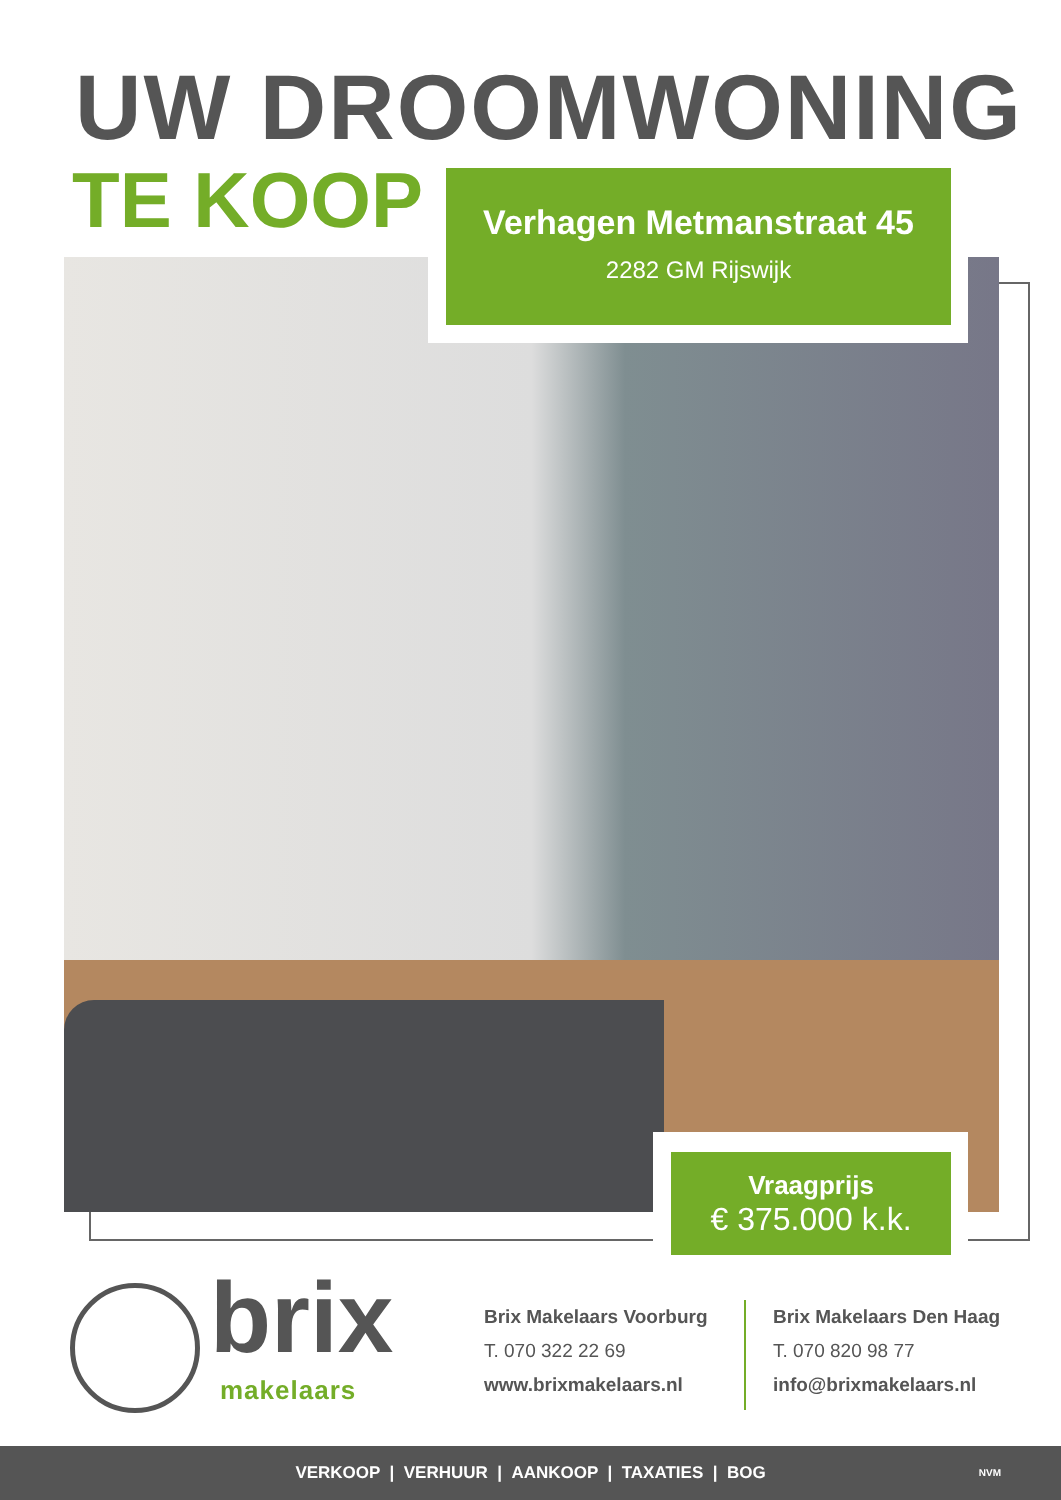UW DROOMWONING
TE KOOP
Verhagen Metmanstraat 45
2282 GM Rijswijk
Vraagprijs
€ 375.000 k.k.
brix
makelaars
Brix Makelaars Voorburg
T. 070 322 22 69
www.brixmakelaars.nl
Brix Makelaars Den Haag
T. 070 820 98 77
info@brixmakelaars.nl
VERKOOP | VERHUUR | AANKOOP | TAXATIES | BOG NVM